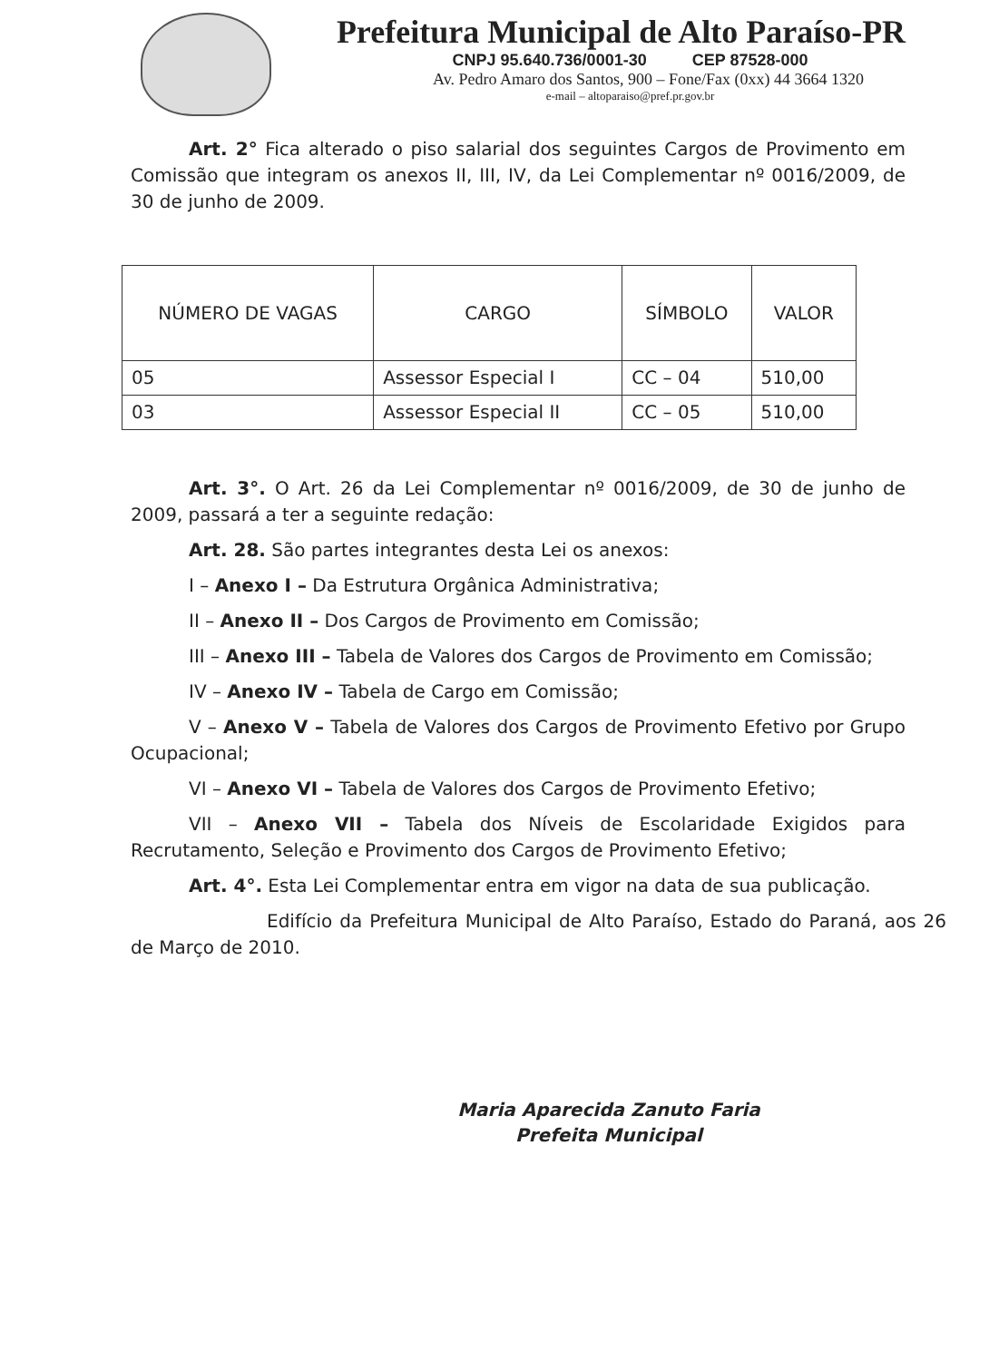Prefeitura Municipal de Alto Paraíso-PR
CNPJ 95.640.736/0001-30 CEP 87528-000
Av. Pedro Amaro dos Santos, 900 – Fone/Fax (0xx) 44 3664 1320
e-mail – altoparaiso@pref.pr.gov.br
Art. 2° Fica alterado o piso salarial dos seguintes Cargos de Provimento em Comissão que integram os anexos II, III, IV, da Lei Complementar nº 0016/2009, de 30 de junho de 2009.
| NÚMERO DE VAGAS | CARGO | SÍMBOLO | VALOR |
| --- | --- | --- | --- |
| 05 | Assessor Especial I | CC – 04 | 510,00 |
| 03 | Assessor Especial II | CC – 05 | 510,00 |
Art. 3°. O Art. 26 da Lei Complementar nº 0016/2009, de 30 de junho de 2009, passará a ter a seguinte redação:
Art. 28. São partes integrantes desta Lei os anexos:
I – Anexo I – Da Estrutura Orgânica Administrativa;
II – Anexo II – Dos Cargos de Provimento em Comissão;
III – Anexo III – Tabela de Valores dos Cargos de Provimento em Comissão;
IV – Anexo IV – Tabela de Cargo em Comissão;
V – Anexo V – Tabela de Valores dos Cargos de Provimento Efetivo por Grupo Ocupacional;
VI – Anexo VI – Tabela de Valores dos Cargos de Provimento Efetivo;
VII – Anexo VII – Tabela dos Níveis de Escolaridade Exigidos para Recrutamento, Seleção e Provimento dos Cargos de Provimento Efetivo;
Art. 4°. Esta Lei Complementar entra em vigor na data de sua publicação.
Edifício da Prefeitura Municipal de Alto Paraíso, Estado do Paraná, aos 26 de Março de 2010.
Maria Aparecida Zanuto Faria
Prefeita Municipal